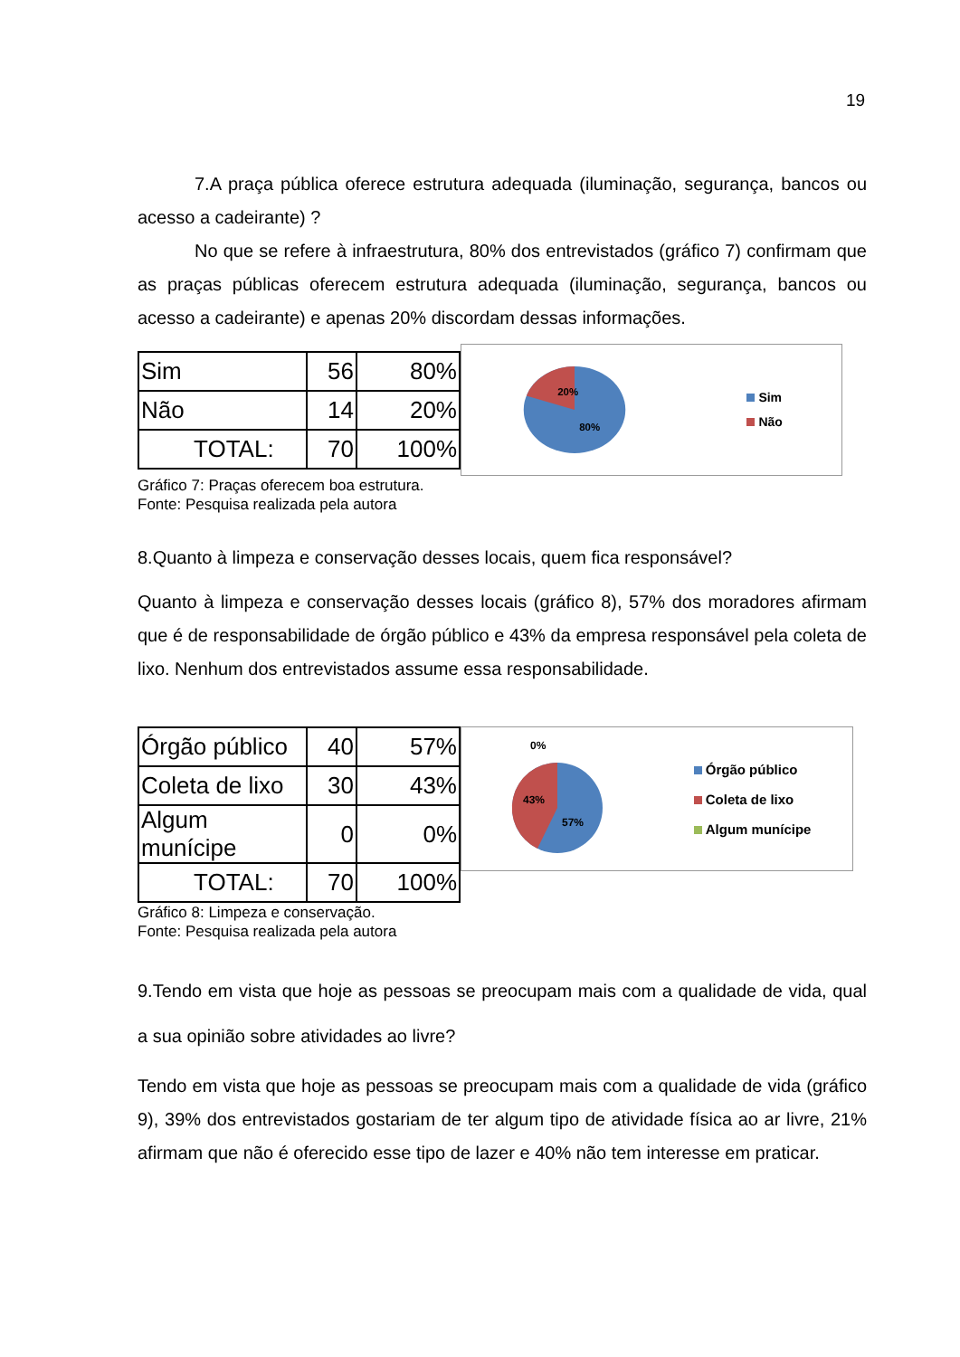19
7.A praça pública oferece estrutura adequada (iluminação, segurança, bancos ou acesso a cadeirante) ?
No que se refere à infraestrutura, 80% dos entrevistados (gráfico 7) confirmam que as praças públicas oferecem estrutura adequada (iluminação, segurança, bancos ou acesso a cadeirante) e apenas 20% discordam dessas informações.
| Sim | 56 | 80% |
| Não | 14 | 20% |
| TOTAL: | 70 | 100% |
20%
80%
Sim
Não
Gráfico 7: Praças oferecem boa estrutura.
Fonte: Pesquisa realizada pela autora
8.Quanto à limpeza e conservação desses locais, quem fica responsável?
Quanto à limpeza e conservação desses locais (gráfico 8), 57% dos moradores afirmam que é de responsabilidade de órgão público e 43% da empresa responsável pela coleta de lixo. Nenhum dos entrevistados assume essa responsabilidade.
| Órgão público | 40 | 57% |
| Coleta de lixo | 30 | 43% |
| Algum munícipe | 0 | 0% |
| TOTAL: | 70 | 100% |
0%
43%
57%
Órgão público
Coleta de lixo
Algum munícipe
Gráfico 8: Limpeza e conservação.
Fonte: Pesquisa realizada pela autora
9.Tendo em vista que hoje as pessoas se preocupam mais com a qualidade de vida, qual a sua opinião sobre atividades ao livre?
Tendo em vista que hoje as pessoas se preocupam mais com a qualidade de vida (gráfico 9), 39% dos entrevistados gostariam de ter algum tipo de atividade física ao ar livre, 21% afirmam que não é oferecido esse tipo de lazer e 40% não tem interesse em praticar.